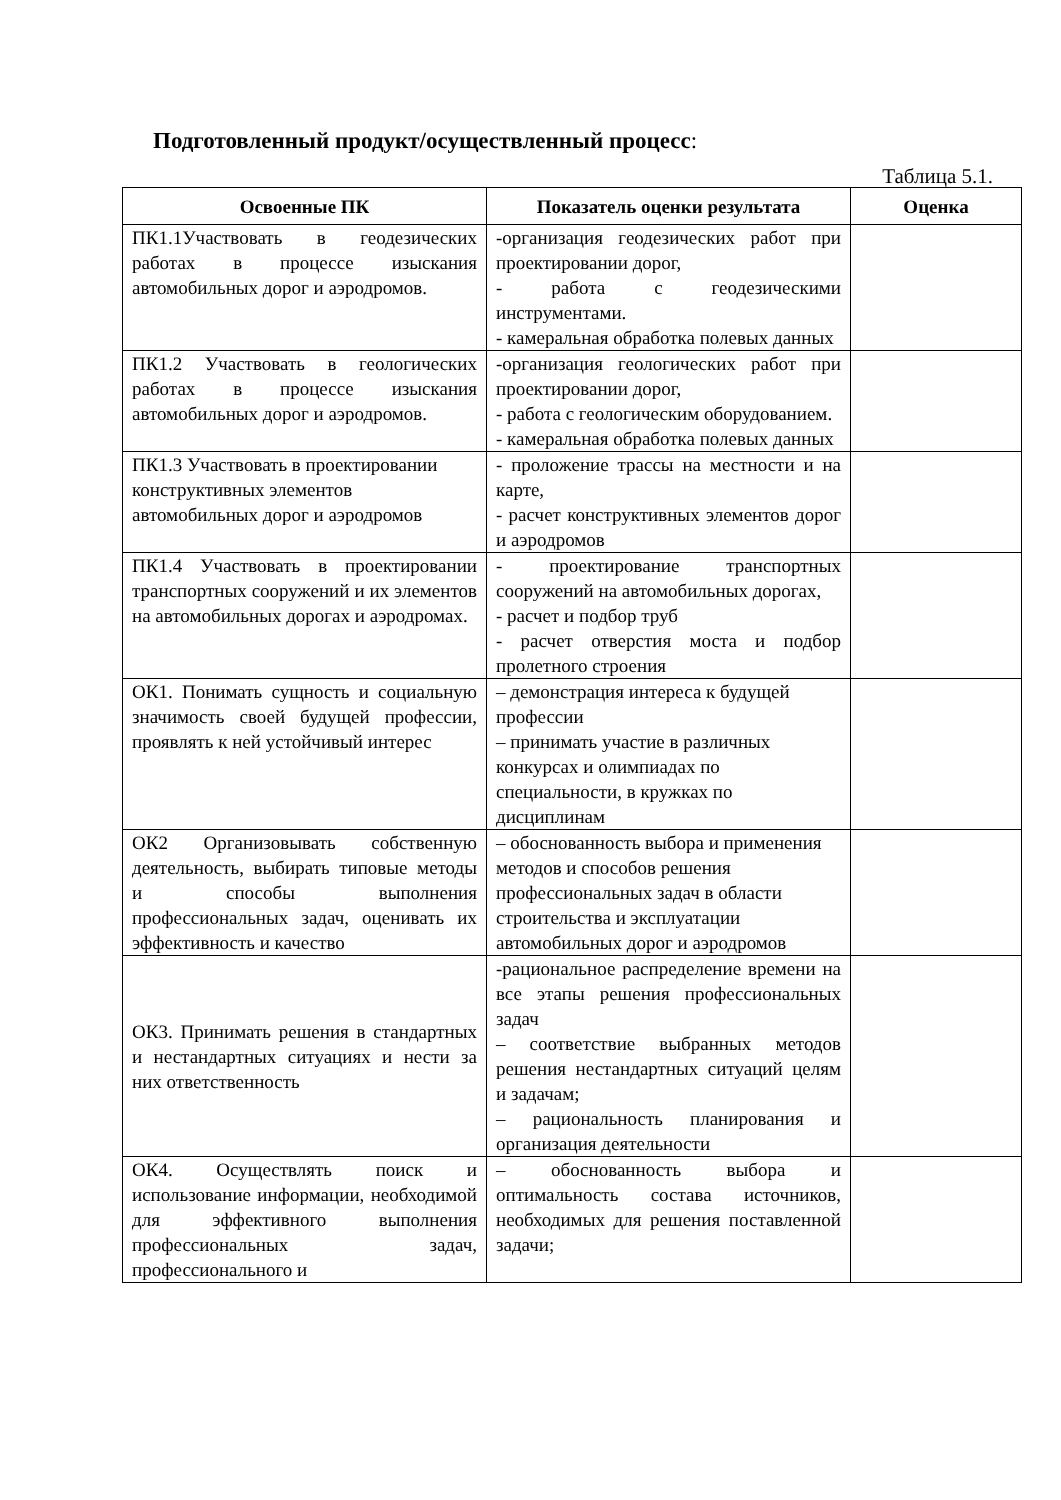Подготовленный продукт/осуществленный процесс:
Таблица 5.1.
| Освоенные ПК | Показатель оценки результата | Оценка |
| --- | --- | --- |
| ПК1.1Участвовать в геодезических работах в процессе изыскания автомобильных дорог и аэродромов. | -организация геодезических работ при проектировании дорог, - работа с геодезическими инструментами. - камеральная обработка полевых данных | |
| ПК1.2 Участвовать в геологических работах в процессе изыскания автомобильных дорог и аэродромов. | -организация геологических работ при проектировании дорог, - работа с геологическим оборудованием. - камеральная обработка полевых данных | |
| ПК1.3 Участвовать в проектировании конструктивных элементов автомобильных дорог и аэродромов | - проложение трассы на местности и на карте, - расчет конструктивных элементов дорог и аэродромов | |
| ПК1.4 Участвовать в проектировании транспортных сооружений и их элементов на автомобильных дорогах и аэродромах. | - проектирование транспортных сооружений на автомобильных дорогах, - расчет и подбор труб - расчет отверстия моста и подбор пролетного строения | |
| ОК1. Понимать сущность и социальную значимость своей будущей профессии, проявлять к ней устойчивый интерес | – демонстрация интереса к будущей профессии – принимать участие в различных конкурсах и олимпиадах по специальности, в кружках по дисциплинам | |
| ОК2 Организовывать собственную деятельность, выбирать типовые методы и способы выполнения профессиональных задач, оценивать их эффективность и качество | – обоснованность выбора и применения методов и способов решения профессиональных задач в области строительства и эксплуатации автомобильных дорог и аэродромов | |
| ОК3. Принимать решения в стандартных и нестандартных ситуациях и нести за них ответственность | -рациональное распределение времени на все этапы решения профессиональных задач – соответствие выбранных методов решения нестандартных ситуаций целям и задачам; – рациональность планирования и организация деятельности | |
| ОК4. Осуществлять поиск и использование информации, необходимой для эффективного выполнения профессиональных задач, профессионального и | – обоснованность выбора и оптимальность состава источников, необходимых для решения поставленной задачи; | |